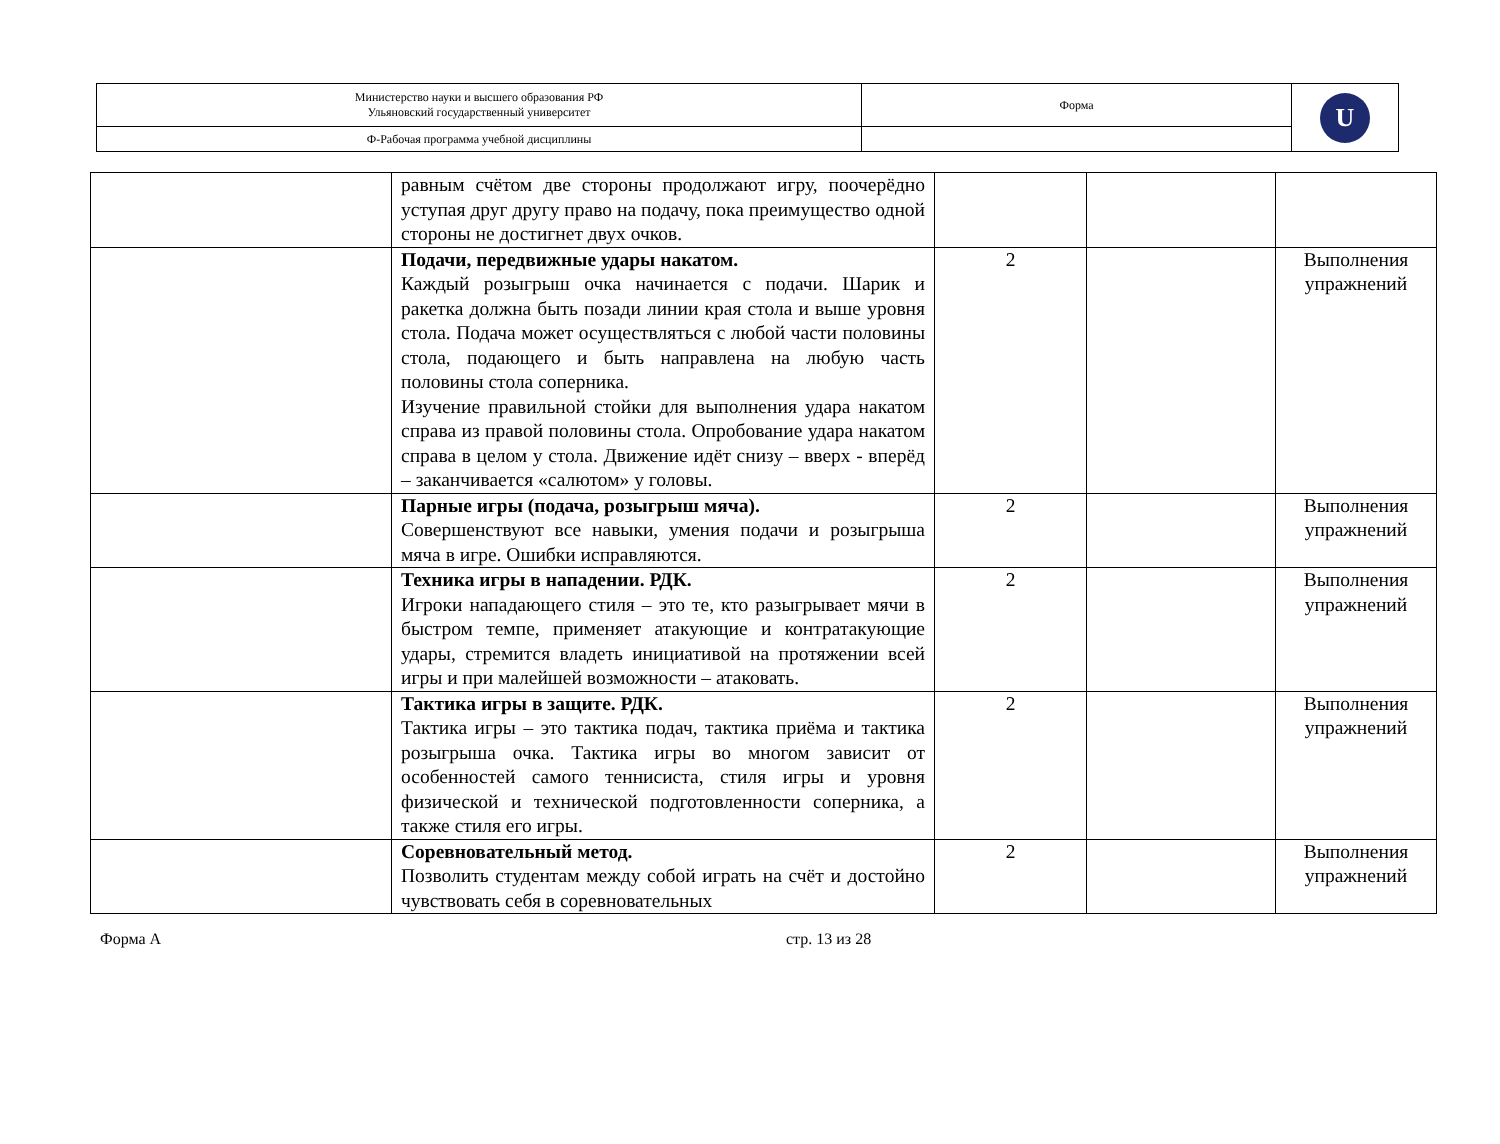| Министерство науки и высшего образования РФ Ульяновский государственный университет | Форма | U |
| Ф-Рабочая программа учебной дисциплины | | |
| | равным счётом две стороны продолжают игру, поочерёдно уступая друг другу право на подачу, пока преимущество одной стороны не достигнет двух очков. | | | |
| | Подачи, передвижные удары накатом. Каждый розыгрыш очка начинается с подачи. Шарик и ракетка должна быть позади линии края стола и выше уровня стола. Подача может осуществляться с любой части половины стола, подающего и быть направлена на любую часть половины стола соперника. Изучение правильной стойки для выполнения удара накатом справа из правой половины стола. Опробование удара накатом справа в целом у стола. Движение идёт снизу – вверх - вперёд – заканчивается «салютом» у головы. | 2 | | Выполнения упражнений |
| | Парные игры (подача, розыгрыш мяча). Совершенствуют все навыки, умения подачи и розыгрыша мяча в игре. Ошибки исправляются. | 2 | | Выполнения упражнений |
| | Техника игры в нападении. РДК. Игроки нападающего стиля – это те, кто разыгрывает мячи в быстром темпе, применяет атакующие и контратакующие удары, стремится владеть инициативой на протяжении всей игры и при малейшей возможности – атаковать. | 2 | | Выполнения упражнений |
| | Тактика игры в защите. РДК. Тактика игры – это тактика подач, тактика приёма и тактика розыгрыша очка. Тактика игры во многом зависит от особенностей самого теннисиста, стиля игры и уровня физической и технической подготовленности соперника, а также стиля его игры. | 2 | | Выполнения упражнений |
| | Соревновательный метод. Позволить студентам между собой играть на счёт и достойно чувствовать себя в соревновательных | 2 | | Выполнения упражнений |
Форма А стр. 13 из 28